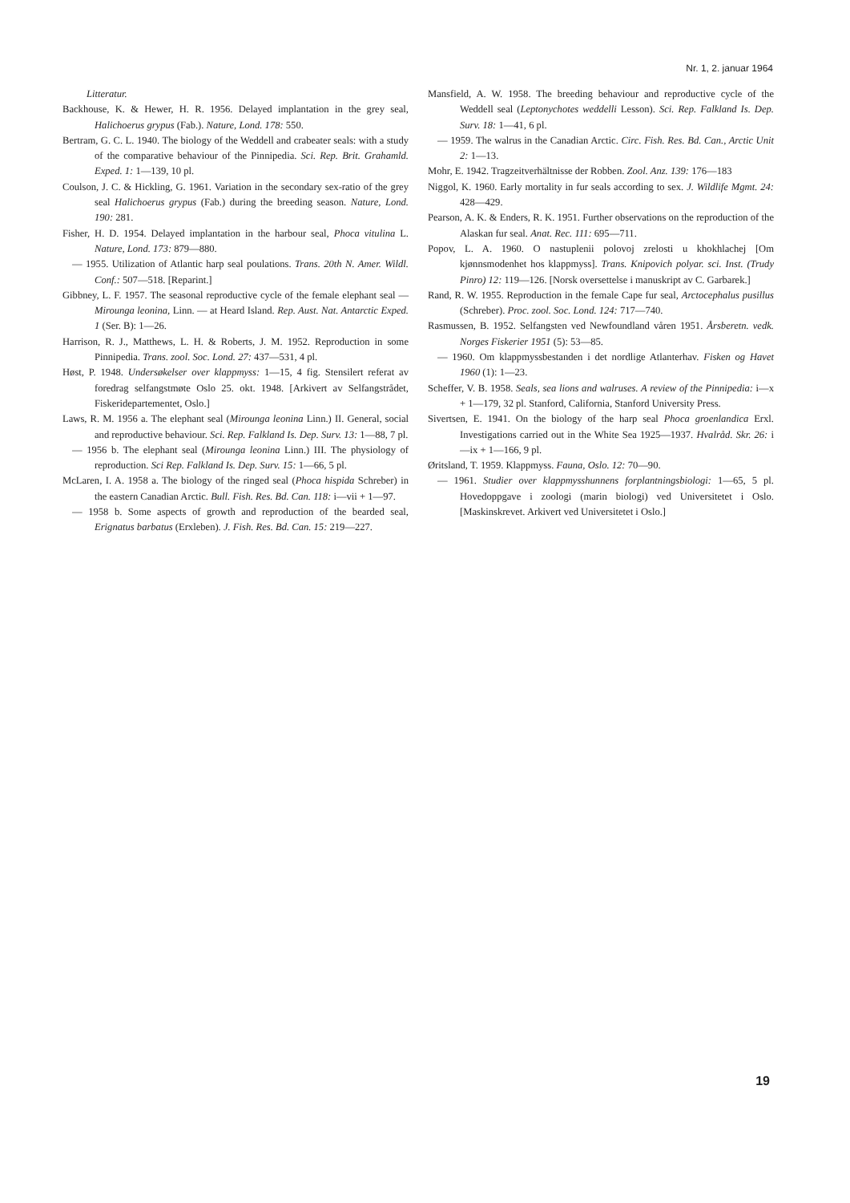Nr. 1, 2. januar 1964
Litteratur.
Backhouse, K. & Hewer, H. R. 1956. Delayed implantation in the grey seal, Halichoerus grypus (Fab.). Nature, Lond. 178: 550.
Bertram, G. C. L. 1940. The biology of the Weddell and crabeater seals: with a study of the comparative behaviour of the Pinnipedia. Sci. Rep. Brit. Grahamld. Exped. 1: 1—139, 10 pl.
Coulson, J. C. & Hickling, G. 1961. Variation in the secondary sex-ratio of the grey seal Halichoerus grypus (Fab.) during the breeding season. Nature, Lond. 190: 281.
Fisher, H. D. 1954. Delayed implantation in the harbour seal, Phoca vitulina L. Nature, Lond. 173: 879—880.
— 1955. Utilization of Atlantic harp seal poulations. Trans. 20th N. Amer. Wildl. Conf.: 507—518. [Reparint.]
Gibbney, L. F. 1957. The seasonal reproductive cycle of the female elephant seal — Mirounga leonina, Linn. — at Heard Island. Rep. Aust. Nat. Antarctic Exped. 1 (Ser. B): 1—26.
Harrison, R. J., Matthews, L. H. & Roberts, J. M. 1952. Reproduction in some Pinnipedia. Trans. zool. Soc. Lond. 27: 437—531, 4 pl.
Høst, P. 1948. Undersøkelser over klappmyss: 1—15, 4 fig. Stensilert referat av foredrag selfangstmøte Oslo 25. okt. 1948. [Arkivert av Selfangstrådet, Fiskeridepartementet, Oslo.]
Laws, R. M. 1956 a. The elephant seal (Mirounga leonina Linn.) II. General, social and reproductive behaviour. Sci. Rep. Falkland Is. Dep. Surv. 13: 1—88, 7 pl.
— 1956 b. The elephant seal (Mirounga leonina Linn.) III. The physiology of reproduction. Sci Rep. Falkland Is. Dep. Surv. 15: 1—66, 5 pl.
McLaren, I. A. 1958 a. The biology of the ringed seal (Phoca hispida Schreber) in the eastern Canadian Arctic. Bull. Fish. Res. Bd. Can. 118: i—vii + 1—97.
— 1958 b. Some aspects of growth and reproduction of the bearded seal, Erignatus barbatus (Erxleben). J. Fish. Res. Bd. Can. 15: 219—227.
Mansfield, A. W. 1958. The breeding behaviour and reproductive cycle of the Weddell seal (Leptonychotes weddelli Lesson). Sci. Rep. Falkland Is. Dep. Surv. 18: 1—41, 6 pl.
— 1959. The walrus in the Canadian Arctic. Circ. Fish. Res. Bd. Can., Arctic Unit 2: 1—13.
Mohr, E. 1942. Tragzeitverhältnisse der Robben. Zool. Anz. 139: 176—183
Niggol, K. 1960. Early mortality in fur seals according to sex. J. Wildlife Mgmt. 24: 428—429.
Pearson, A. K. & Enders, R. K. 1951. Further observations on the reproduction of the Alaskan fur seal. Anat. Rec. 111: 695—711.
Popov, L. A. 1960. O nastuplenii polovoj zrelosti u khokhlachej [Om kjønnsmodenhet hos klappmyss]. Trans. Knipovich polyar. sci. Inst. (Trudy Pinro) 12: 119—126. [Norsk oversettelse i manuskript av C. Garbarek.]
Rand, R. W. 1955. Reproduction in the female Cape fur seal, Arctocephalus pusillus (Schreber). Proc. zool. Soc. Lond. 124: 717—740.
Rasmussen, B. 1952. Selfangsten ved Newfoundland våren 1951. Årsberetn. vedk. Norges Fiskerier 1951 (5): 53—85.
— 1960. Om klappmyssbestanden i det nordlige Atlanterhav. Fisken og Havet 1960 (1): 1—23.
Scheffer, V. B. 1958. Seals, sea lions and walruses. A review of the Pinnipedia: i—x + 1—179, 32 pl. Stanford, California, Stanford University Press.
Sivertsen, E. 1941. On the biology of the harp seal Phoca groenlandica Erxl. Investigations carried out in the White Sea 1925—1937. Hvalråd. Skr. 26: i—ix + 1—166, 9 pl.
Øritsland, T. 1959. Klappmyss. Fauna, Oslo. 12: 70—90.
— 1961. Studier over klappmysshunnens forplantningsbiologi: 1—65, 5 pl. Hovedoppgave i zoologi (marin biologi) ved Universitetet i Oslo. [Maskinskrevet. Arkivert ved Universitetet i Oslo.]
19